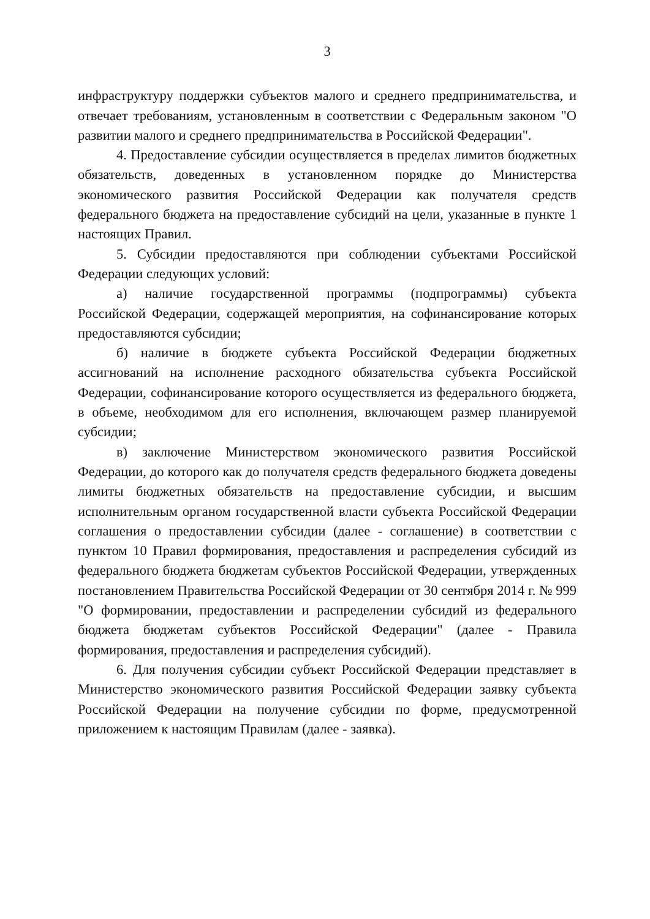3
инфраструктуру поддержки субъектов малого и среднего предпринимательства, и отвечает требованиям, установленным в соответствии с Федеральным законом "О развитии малого и среднего предпринимательства в Российской Федерации".
4. Предоставление субсидии осуществляется в пределах лимитов бюджетных обязательств, доведенных в установленном порядке до Министерства экономического развития Российской Федерации как получателя средств федерального бюджета на предоставление субсидий на цели, указанные в пункте 1 настоящих Правил.
5. Субсидии предоставляются при соблюдении субъектами Российской Федерации следующих условий:
а) наличие государственной программы (подпрограммы) субъекта Российской Федерации, содержащей мероприятия, на софинансирование которых предоставляются субсидии;
б) наличие в бюджете субъекта Российской Федерации бюджетных ассигнований на исполнение расходного обязательства субъекта Российской Федерации, софинансирование которого осуществляется из федерального бюджета, в объеме, необходимом для его исполнения, включающем размер планируемой субсидии;
в) заключение Министерством экономического развития Российской Федерации, до которого как до получателя средств федерального бюджета доведены лимиты бюджетных обязательств на предоставление субсидии, и высшим исполнительным органом государственной власти субъекта Российской Федерации соглашения о предоставлении субсидии (далее - соглашение) в соответствии с пунктом 10 Правил формирования, предоставления и распределения субсидий из федерального бюджета бюджетам субъектов Российской Федерации, утвержденных постановлением Правительства Российской Федерации от 30 сентября 2014 г. № 999 "О формировании, предоставлении и распределении субсидий из федерального бюджета бюджетам субъектов Российской Федерации" (далее - Правила формирования, предоставления и распределения субсидий).
6. Для получения субсидии субъект Российской Федерации представляет в Министерство экономического развития Российской Федерации заявку субъекта Российской Федерации на получение субсидии по форме, предусмотренной приложением к настоящим Правилам (далее - заявка).